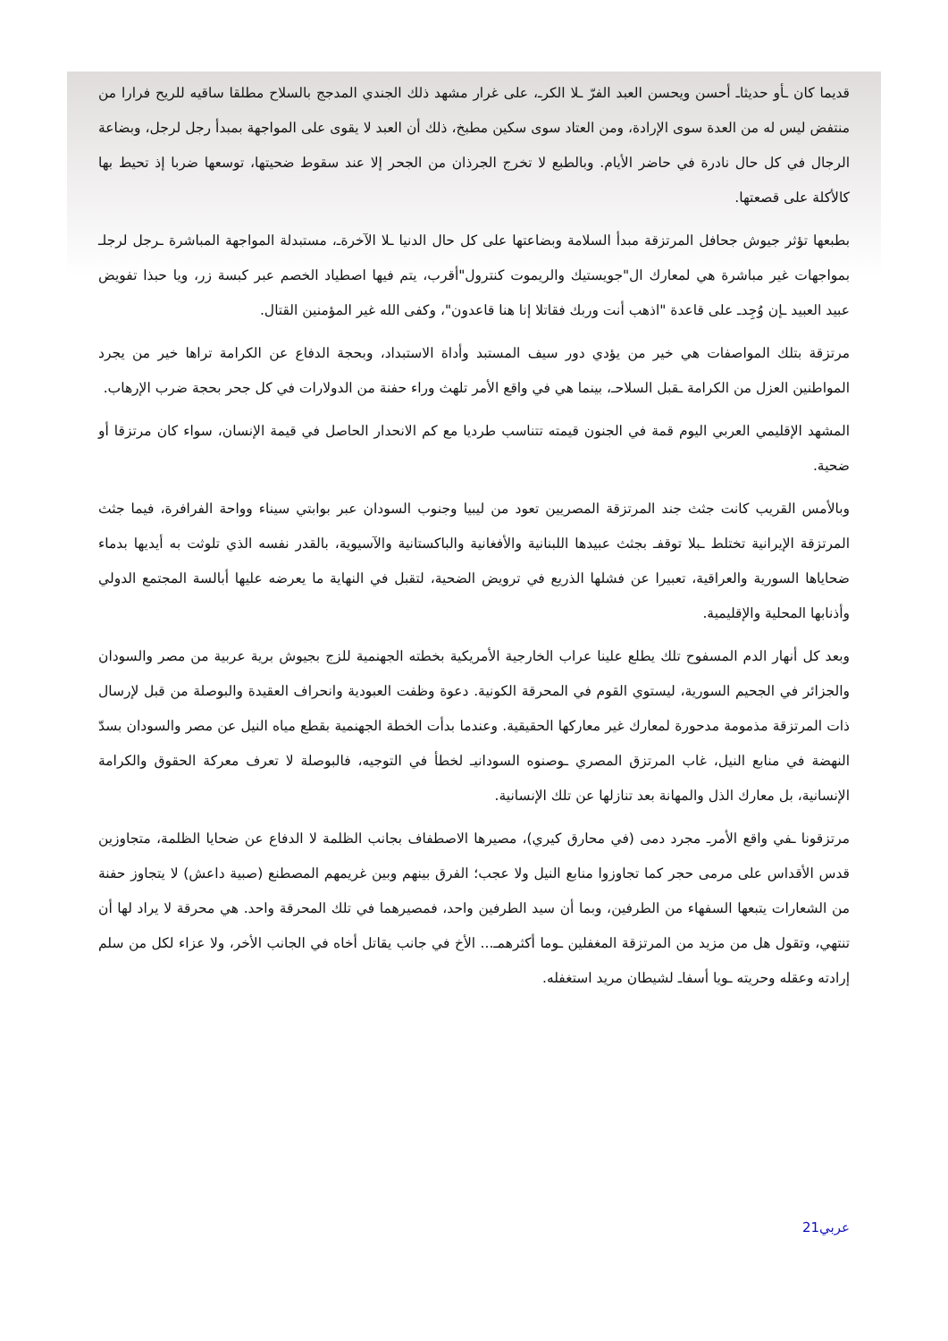قديما كان ـأو حديثاـ أحسن ويحسن العبد الفرّ ـلا الكرـ، على غرار مشهد ذلك الجندي المدجج بالسلاح مطلقا ساقيه للريح فرارا من منتفض ليس له من العدة سوى الإرادة، ومن العتاد سوى سكين مطبخ، ذلك أن العبد لا يقوى على المواجهة بمبدأ رجل لرجل، وبضاعة الرجال في كل حال نادرة في حاضر الأيام. وبالطبع لا تخرج الجرذان من الجحر إلا عند سقوط ضحيتها، توسعها ضربا إذ تحيط بها كالأكلة على قصعتها.
بطبعها تؤثر جيوش جحافل المرتزقة مبدأ السلامة وبضاعتها على كل حال الدنيا ـلا الآخرةـ، مستبدلة المواجهة المباشرة ـرجل لرجلـ بمواجهات غير مباشرة هي لمعارك ال"جويستيك والريموت كنترول"أقرب، يتم فيها اصطياد الخصم عبر كبسة زر، ويا حبذا تفويض عبيد العبيد ـإن وُجِدـ على قاعدة "اذهب أنت وربك فقاتلا إنا هنا قاعدون"، وكفى الله غير المؤمنين القتال.
مرتزقة بتلك المواصفات هي خير من يؤدي دور سيف المستبد وأداة الاستبداد، وبحجة الدفاع عن الكرامة تراها خير من يجرد المواطنين العزل من الكرامة ـقبل السلاحـ، بينما هي في واقع الأمر تلهث وراء حفنة من الدولارات في كل جحر بحجة ضرب الإرهاب.
المشهد الإقليمي العربي اليوم قمة في الجنون قيمته تتناسب طرديا مع كم الانحدار الحاصل في قيمة الإنسان، سواء كان مرتزقا أو ضحية.
وبالأمس القريب كانت جثث جند المرتزقة المصريين تعود من ليبيا وجنوب السودان عبر بوابتي سيناء وواحة الفرافرة، فيما جثث المرتزقة الإيرانية تختلط ـبلا توقفـ بجثث عبيدها اللبنانية والأفغانية والباكستانية والآسيوية، بالقدر نفسه الذي تلوثت به أيديها بدماء ضحاياها السورية والعراقية، تعبيرا عن فشلها الذريع في ترويض الضحية، لتقبل في النهاية ما يعرضه عليها أبالسة المجتمع الدولي وأذنابها المحلية والإقليمية.
وبعد كل أنهار الدم المسفوح تلك يطلع علينا عراب الخارجية الأمريكية بخطته الجهنمية للزج بجيوش برية عربية من مصر والسودان والجزائر في الجحيم السورية، ليستوي القوم في المحرقة الكونية. دعوة وظفت العبودية وانحراف العقيدة والبوصلة من قبل لإرسال ذات المرتزقة مذمومة مدحورة لمعارك غير معاركها الحقيقية. وعندما بدأت الخطة الجهنمية بقطع مياه النيل عن مصر والسودان بسدّ النهضة في منابع النيل، غاب المرتزق المصري ـوصنوه السودانيـ لخطأ في التوجيه، فالبوصلة لا تعرف معركة الحقوق والكرامة الإنسانية، بل معارك الذل والمهانة بعد تنازلها عن تلك الإنسانية.
مرتزقونا ـفي واقع الأمرـ مجرد دمى (في محارق كيري)، مصيرها الاصطفاف بجانب الظلمة لا الدفاع عن ضحايا الظلمة، متجاوزين قدس الأقداس على مرمى حجر كما تجاوزوا منابع النيل ولا عجب؛ الفرق بينهم وبين غريمهم المصطنع (صبية داعش) لا يتجاوز حفنة من الشعارات يتبعها السفهاء من الطرفين، وبما أن سيد الطرفين واحد، فمصيرهما في تلك المحرقة واحد. هي محرقة لا يراد لها أن تنتهي، وتقول هل من مزيد من المرتزقة المغفلين ـوما أكثرهمـ... الأخ في جانب يقاتل أخاه في الجانب الأخر، ولا عزاء لكل من سلم إرادته وعقله وحريته ـويا أسفاـ لشيطان مريد استغفله.
عربي21